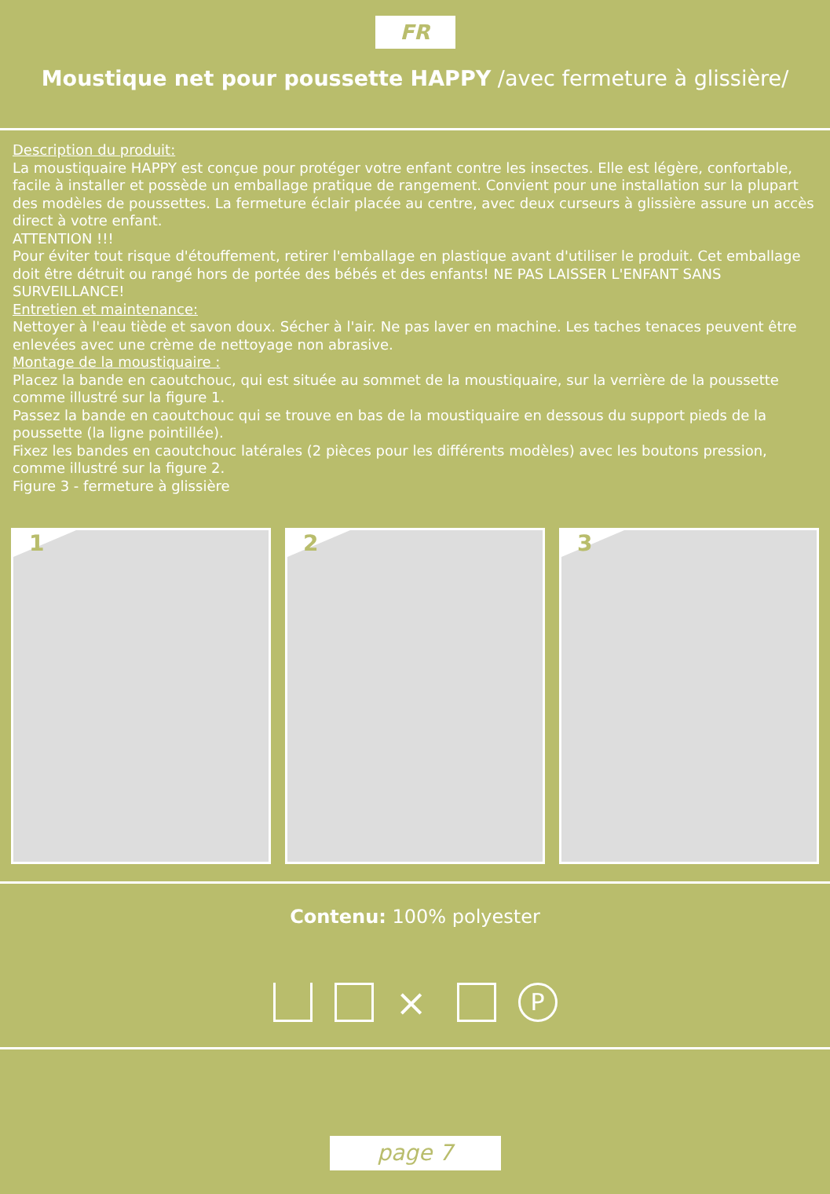FR
Moustique net pour poussette HAPPY /avec fermeture à glissière/
Description du produit:
La moustiquaire HAPPY est conçue pour protéger votre enfant contre les insectes. Elle est légère, confortable, facile à installer et possède un emballage pratique de rangement. Convient pour une installation sur la plupart des modèles de poussettes. La fermeture éclair placée au centre, avec deux curseurs à glissière assure un accès direct à votre enfant.
ATTENTION !!!
Pour éviter tout risque d'étouffement, retirer l'emballage en plastique avant d'utiliser le produit. Cet emballage doit être détruit ou rangé hors de portée des bébés et des enfants! NE PAS LAISSER L'ENFANT SANS SURVEILLANCE!
Entretien et maintenance:
Nettoyer à l'eau tiède et savon doux. Sécher à l'air. Ne pas laver en machine. Les taches tenaces peuvent être enlevées avec une crème de nettoyage non abrasive.
Montage de la moustiquaire :
Placez la bande en caoutchouc, qui est située au sommet de la moustiquaire, sur la verrière de la poussette comme illustré sur la figure 1.
Passez la bande en caoutchouc qui se trouve en bas de la moustiquaire en dessous du support pieds de la poussette (la ligne pointillée).
Fixez les bandes en caoutchouc latérales (2 pièces pour les différents modèles) avec les boutons pression, comme illustré sur la figure 2.
Figure 3 - fermeture à glissière
1
2
3
Contenu: 100% polyester
⨯
P
page 7